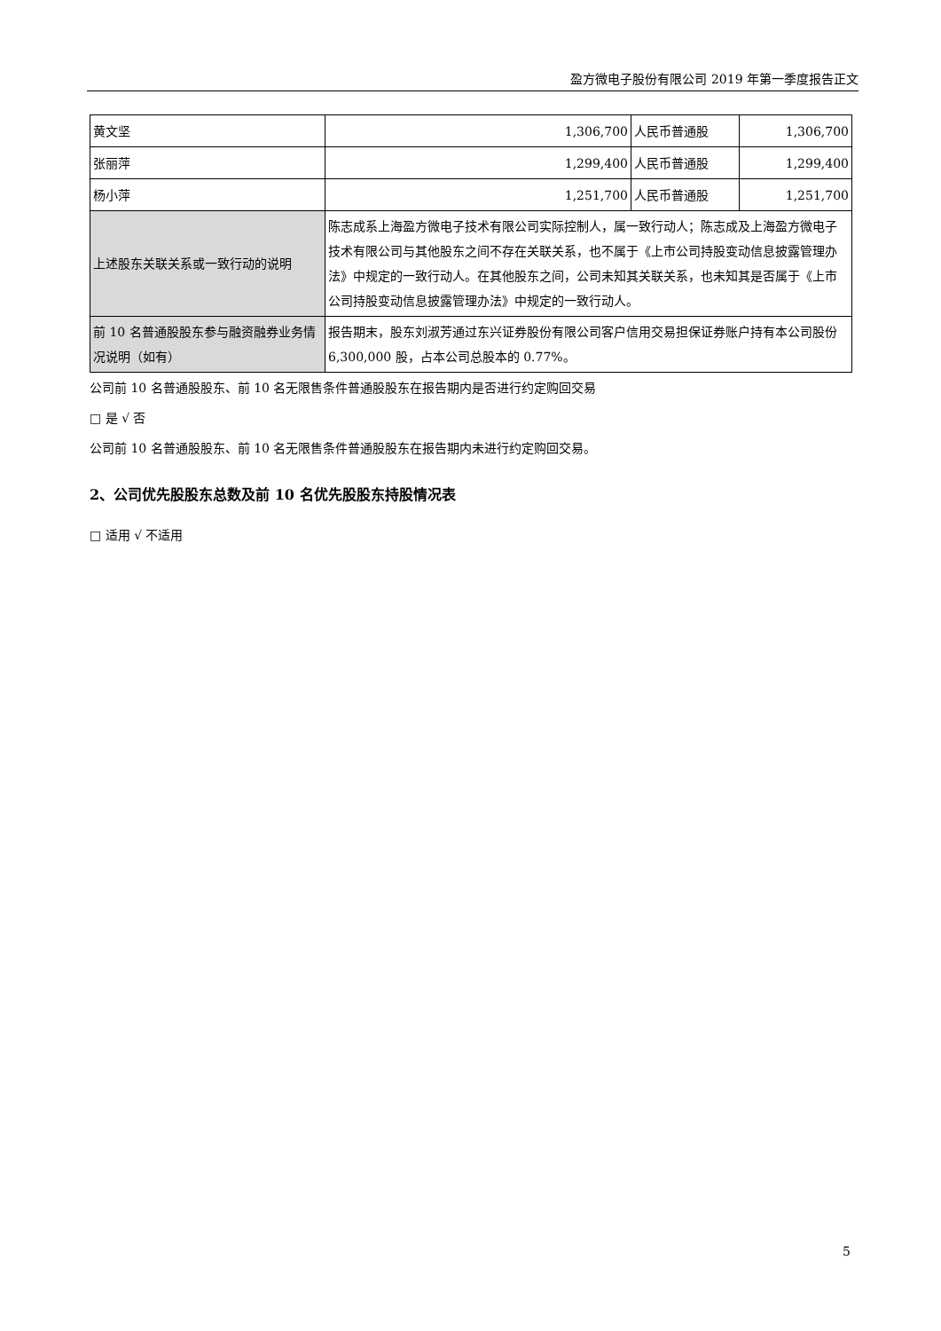盈方微电子股份有限公司 2019 年第一季度报告正文
| 黄文坚 | 1,306,700 | 人民币普通股 | 1,306,700 |
| 张丽萍 | 1,299,400 | 人民币普通股 | 1,299,400 |
| 杨小萍 | 1,251,700 | 人民币普通股 | 1,251,700 |
| 上述股东关联关系或一致行动的说明 | 陈志成系上海盈方微电子技术有限公司实际控制人，属一致行动人；陈志成及上海盈方微电子技术有限公司与其他股东之间不存在关联关系，也不属于《上市公司持股变动信息披露管理办法》中规定的一致行动人。在其他股东之间，公司未知其关联关系，也未知其是否属于《上市公司持股变动信息披露管理办法》中规定的一致行动人。 | | |
| 前 10 名普通股股东参与融资融券业务情况说明（如有） | 报告期末，股东刘淑芳通过东兴证券股份有限公司客户信用交易担保证券账户持有本公司股份 6,300,000 股，占本公司总股本的 0.77%。 | | |
公司前 10 名普通股股东、前 10 名无限售条件普通股股东在报告期内是否进行约定购回交易
□ 是 √ 否
公司前 10 名普通股股东、前 10 名无限售条件普通股股东在报告期内未进行约定购回交易。
2、公司优先股股东总数及前 10 名优先股股东持股情况表
□ 适用 √ 不适用
5